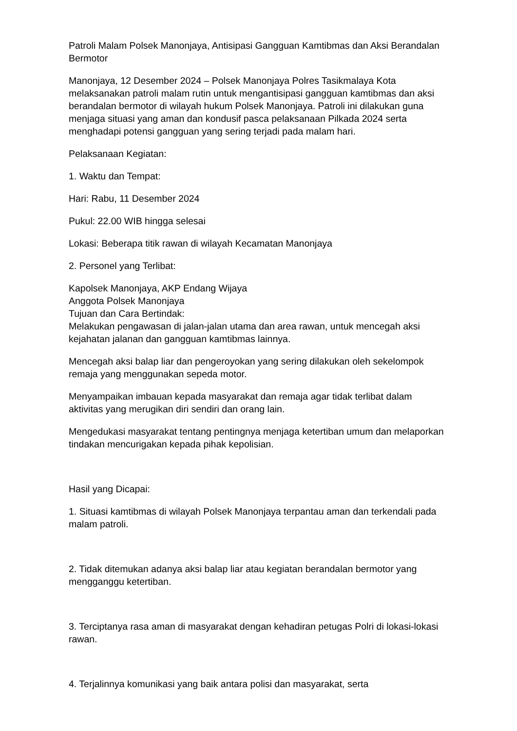Patroli Malam Polsek Manonjaya, Antisipasi Gangguan Kamtibmas dan Aksi Berandalan Bermotor
Manonjaya, 12 Desember 2024 – Polsek Manonjaya Polres Tasikmalaya Kota melaksanakan patroli malam rutin untuk mengantisipasi gangguan kamtibmas dan aksi berandalan bermotor di wilayah hukum Polsek Manonjaya. Patroli ini dilakukan guna menjaga situasi yang aman dan kondusif pasca pelaksanaan Pilkada 2024 serta menghadapi potensi gangguan yang sering terjadi pada malam hari.
Pelaksanaan Kegiatan:
1. Waktu dan Tempat:
Hari: Rabu, 11 Desember 2024
Pukul: 22.00 WIB hingga selesai
Lokasi: Beberapa titik rawan di wilayah Kecamatan Manonjaya
2. Personel yang Terlibat:
Kapolsek Manonjaya, AKP Endang Wijaya
Anggota Polsek Manonjaya
Tujuan dan Cara Bertindak:
Melakukan pengawasan di jalan-jalan utama dan area rawan, untuk mencegah aksi kejahatan jalanan dan gangguan kamtibmas lainnya.
Mencegah aksi balap liar dan pengeroyokan yang sering dilakukan oleh sekelompok remaja yang menggunakan sepeda motor.
Menyampaikan imbauan kepada masyarakat dan remaja agar tidak terlibat dalam aktivitas yang merugikan diri sendiri dan orang lain.
Mengedukasi masyarakat tentang pentingnya menjaga ketertiban umum dan melaporkan tindakan mencurigakan kepada pihak kepolisian.
Hasil yang Dicapai:
1. Situasi kamtibmas di wilayah Polsek Manonjaya terpantau aman dan terkendali pada malam patroli.
2. Tidak ditemukan adanya aksi balap liar atau kegiatan berandalan bermotor yang mengganggu ketertiban.
3. Terciptanya rasa aman di masyarakat dengan kehadiran petugas Polri di lokasi-lokasi rawan.
4. Terjalinnya komunikasi yang baik antara polisi dan masyarakat, serta